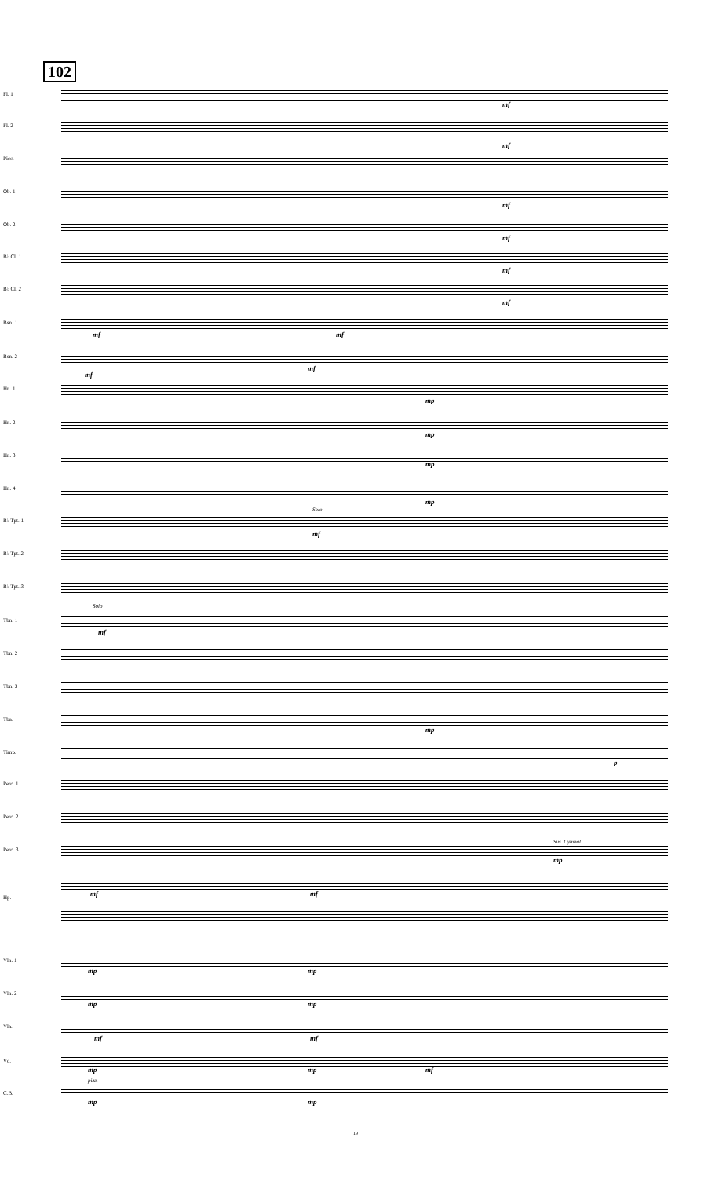102
Fl. 1
mf
Fl. 2
mf
Picc.
Ob. 1
mf
Ob. 2
mf
B♭ Cl. 1
mf
B♭ Cl. 2
mf
Bsn. 1
mf mf
Bsn. 2
mf
mf
Hn. 1
mp
Hn. 2
mp
Hn. 3
mp
Hn. 4
mp
B♭ Tpt. 1
Solo
mf
B♭ Tpt. 2
B♭ Tpt. 3
Tbn. 1
Solo
mf
Tbn. 2
Tbn. 3
Tba.
mp
Timp.
p
Perc. 1
Perc. 2
Perc. 3
Sus. Cymbal
mp
mf mf
Hp.
Vln. 1
mp mp
Vln. 2
mp mp
Vla.
mf mf
Vc.
mp mp mf
C.B.
pizz.
mp mp
19